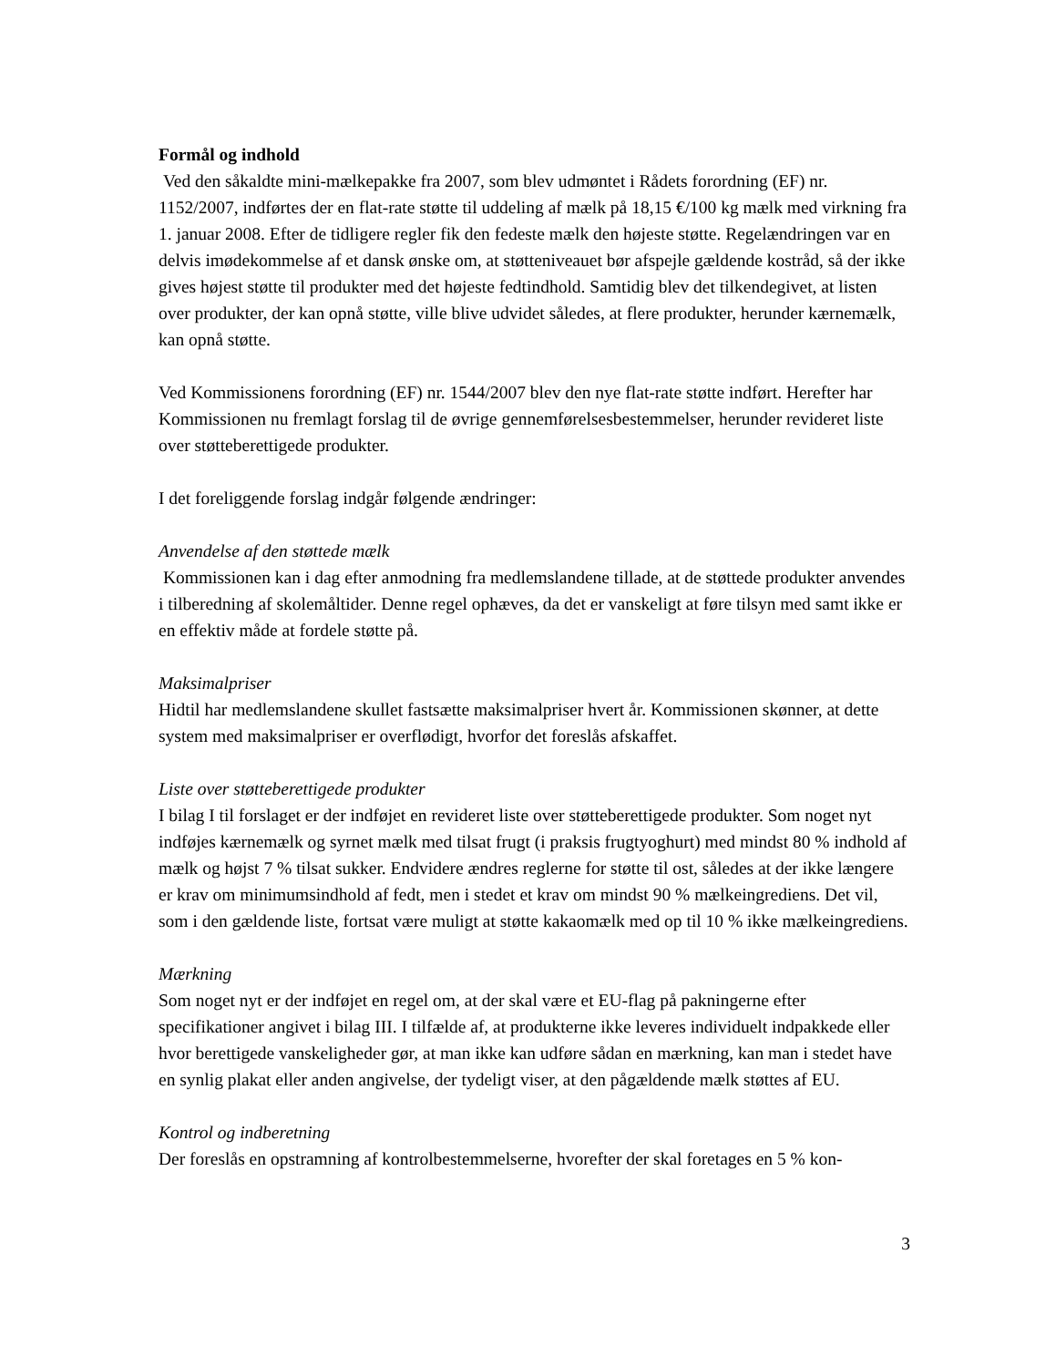Formål og indhold
Ved den såkaldte mini-mælkepakke fra 2007, som blev udmøntet i Rådets forordning (EF) nr. 1152/2007, indførtes der en flat-rate støtte til uddeling af mælk på 18,15 €/100 kg mælk med virkning fra 1. januar 2008. Efter de tidligere regler fik den fedeste mælk den højeste støtte. Regelændringen var en delvis imødekommelse af et dansk ønske om, at støtteniveauet bør afspejle gældende kostråd, så der ikke gives højest støtte til produkter med det højeste fedtindhold. Samtidig blev det tilkendegivet, at listen over produkter, der kan opnå støtte, ville blive udvidet således, at flere produkter, herunder kærnemælk, kan opnå støtte.
Ved Kommissionens forordning (EF) nr. 1544/2007 blev den nye flat-rate støtte indført. Herefter har Kommissionen nu fremlagt forslag til de øvrige gennemførelsesbestemmelser, herunder revideret liste over støtteberettigede produkter.
I det foreliggende forslag indgår følgende ændringer:
Anvendelse af den støttede mælk
Kommissionen kan i dag efter anmodning fra medlemslandene tillade, at de støttede produkter anvendes i tilberedning af skolemåltider. Denne regel ophæves, da det er vanskeligt at føre tilsyn med samt ikke er en effektiv måde at fordele støtte på.
Maksimalpriser
Hidtil har medlemslandene skullet fastsætte maksimalpriser hvert år. Kommissionen skønner, at dette system med maksimalpriser er overflødigt, hvorfor det foreslås afskaffet.
Liste over støtteberettigede produkter
I bilag I til forslaget er der indføjet en revideret liste over støtteberettigede produkter. Som noget nyt indføjes kærnemælk og syrnet mælk med tilsat frugt (i praksis frugtyoghurt) med mindst 80 % indhold af mælk og højst 7 % tilsat sukker. Endvidere ændres reglerne for støtte til ost, således at der ikke længere er krav om minimumsindhold af fedt, men i stedet et krav om mindst 90 % mælkeingrediens. Det vil, som i den gældende liste, fortsat være muligt at støtte kakaomælk med op til 10 % ikke mælkeingrediens.
Mærkning
Som noget nyt er der indføjet en regel om, at der skal være et EU-flag på pakningerne efter specifikationer angivet i bilag III. I tilfælde af, at produkterne ikke leveres individuelt indpakkede eller hvor berettigede vanskeligheder gør, at man ikke kan udføre sådan en mærkning, kan man i stedet have en synlig plakat eller anden angivelse, der tydeligt viser, at den pågældende mælk støttes af EU.
Kontrol og indberetning
Der foreslås en opstramning af kontrolbestemmelserne, hvorefter der skal foretages en 5 % kon-
3